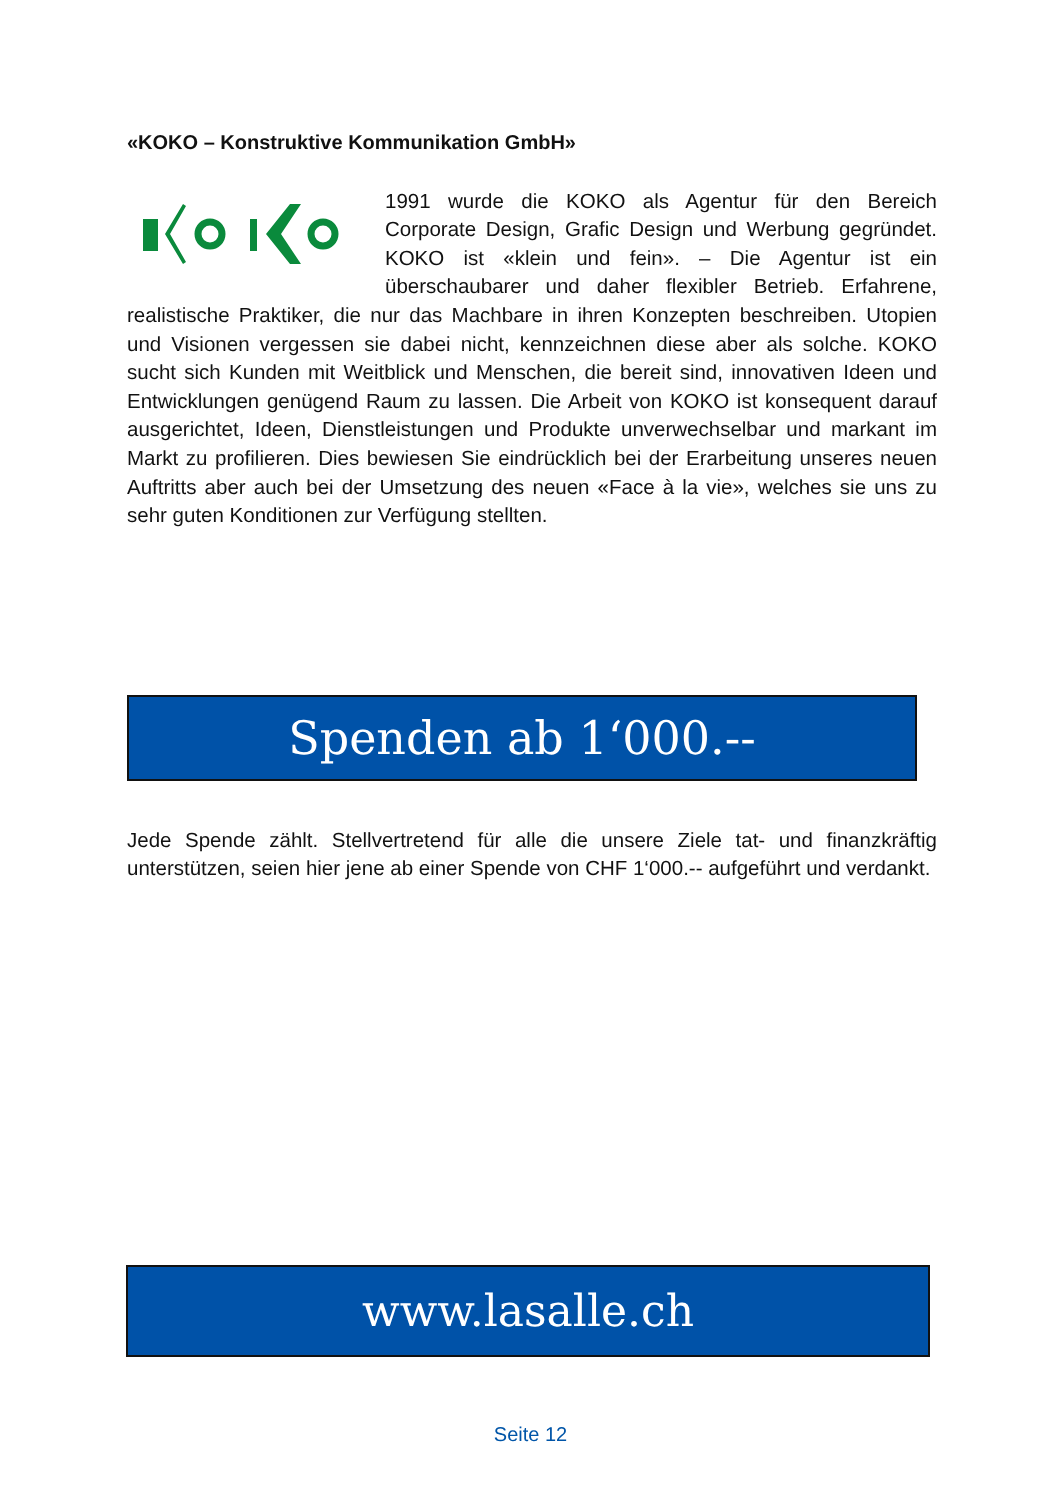«KOKO – Konstruktive Kommunikation GmbH»
1991 wurde die KOKO als Agentur für den Bereich Corporate Design, Grafic Design und Werbung gegründet. KOKO ist «klein und fein». – Die Agentur ist ein überschaubarer und daher flexibler Betrieb. Erfahrene, realistische Praktiker, die nur das Machbare in ihren Konzepten beschreiben. Utopien und Visionen vergessen sie dabei nicht, kennzeichnen diese aber als solche. KOKO sucht sich Kunden mit Weitblick und Menschen, die bereit sind, innovativen Ideen und Entwicklungen genügend Raum zu lassen. Die Arbeit von KOKO ist konsequent darauf ausgerichtet, Ideen, Dienstleistungen und Produkte unverwechselbar und markant im Markt zu profilieren. Dies bewiesen Sie eindrücklich bei der Erarbeitung unseres neuen Auftritts aber auch bei der Umsetzung des neuen «Face à la vie», welches sie uns zu sehr guten Konditionen zur Verfügung stellten.
Spenden ab 1‘000.--
Jede Spende zählt. Stellvertretend für alle die unsere Ziele tat- und finanzkräftig unterstützen, seien hier jene ab einer Spende von CHF 1‘000.-- aufgeführt und verdankt.
www.lasalle.ch
Seite 12